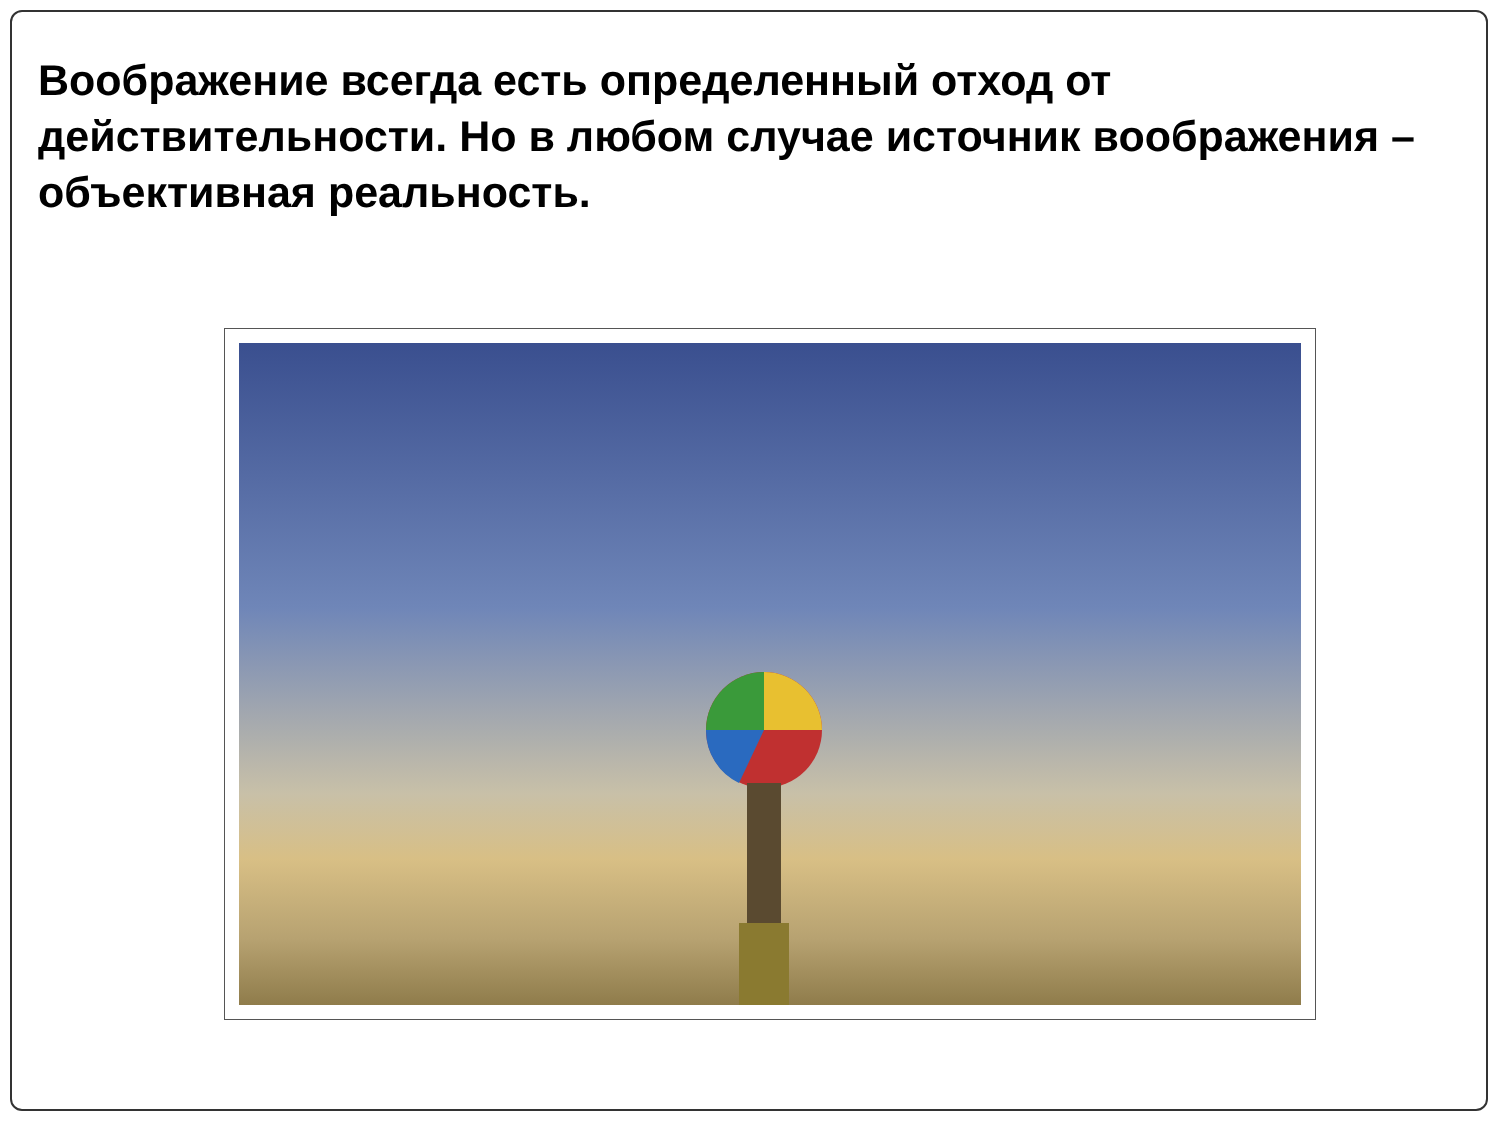Воображение всегда есть определенный отход от действительности. Но в любом случае источник воображения – объективная реальность.